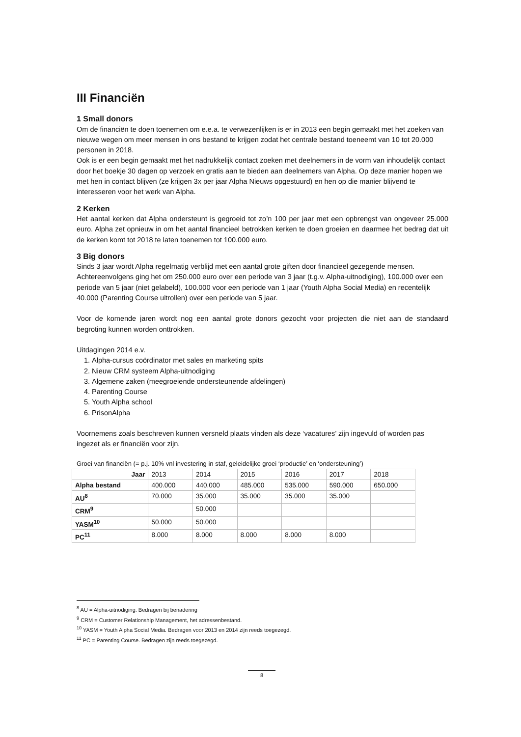III Financiën
1 Small donors
Om de financiën te doen toenemen om e.e.a. te verwezenlijken is er in 2013 een begin gemaakt met het zoeken van nieuwe wegen om meer mensen in ons bestand te krijgen zodat het centrale bestand toeneemt van 10 tot 20.000 personen in 2018.
Ook is er een begin gemaakt met het nadrukkelijk contact zoeken met deelnemers in de vorm van inhoudelijk contact door het boekje 30 dagen op verzoek en gratis aan te bieden aan deelnemers van Alpha. Op deze manier hopen we met hen in contact blijven (ze krijgen 3x per jaar Alpha Nieuws opgestuurd) en hen op die manier blijvend te interesseren voor het werk van Alpha.
2 Kerken
Het aantal kerken dat Alpha ondersteunt is gegroeid tot zo’n 100 per jaar met een opbrengst van ongeveer 25.000 euro. Alpha zet opnieuw in om het aantal financieel betrokken kerken te doen groeien en daarmee het bedrag dat uit de kerken komt tot 2018 te laten toenemen tot 100.000 euro.
3 Big donors
Sinds 3 jaar wordt Alpha regelmatig verblijd met een aantal grote giften door financieel gezegende mensen.
Achtereenvolgens ging het om 250.000 euro over een periode van 3 jaar (t.g.v. Alpha-uitnodiging), 100.000 over een periode van 5 jaar (niet gelabeld), 100.000 voor een periode van 1 jaar (Youth Alpha Social Media) en recentelijk 40.000 (Parenting Course uitrollen) over een periode van 5 jaar.
Voor de komende jaren wordt nog een aantal grote donors gezocht voor projecten die niet aan de standaard begroting kunnen worden onttrokken.
Uitdagingen 2014 e.v.
1. Alpha-cursus coördinator met sales en marketing spits
2. Nieuw CRM systeem Alpha-uitnodiging
3. Algemene zaken (meegroeiende ondersteunende afdelingen)
4. Parenting Course
5. Youth Alpha school
6. PrisonAlpha
Voornemens zoals beschreven kunnen versneld plaats vinden als deze ‘vacatures’ zijn ingevuld of worden pas ingezet als er financiën voor zijn.
Groei van financiën (= p.j. 10% vnl investering in staf, geleidelijke groei ‘productie’ en ‘ondersteuning’)
| Jaar | 2013 | 2014 | 2015 | 2016 | 2017 | 2018 |
| Alpha bestand | 400.000 | 440.000 | 485.000 | 535.000 | 590.000 | 650.000 |
| AU<sup>8</sup> | 70.000 | 35.000 | 35.000 | 35.000 | 35.000 | |
| CRM<sup>9</sup> | | 50.000 | | | | |
| YASM<sup>10</sup> | 50.000 | 50.000 | | | | |
| PC<sup>11</sup> | 8.000 | 8.000 | 8.000 | 8.000 | 8.000 | |
<sup>8</sup> AU = Alpha-uitnodiging. Bedragen bij benadering
<sup>9</sup> CRM = Customer Relationship Management, het adressenbestand.
<sup>10</sup> YASM = Youth Alpha Social Media. Bedragen voor 2013 en 2014 zijn reeds toegezegd.
<sup>11</sup> PC = Parenting Course. Bedragen zijn reeds toegezegd.
8